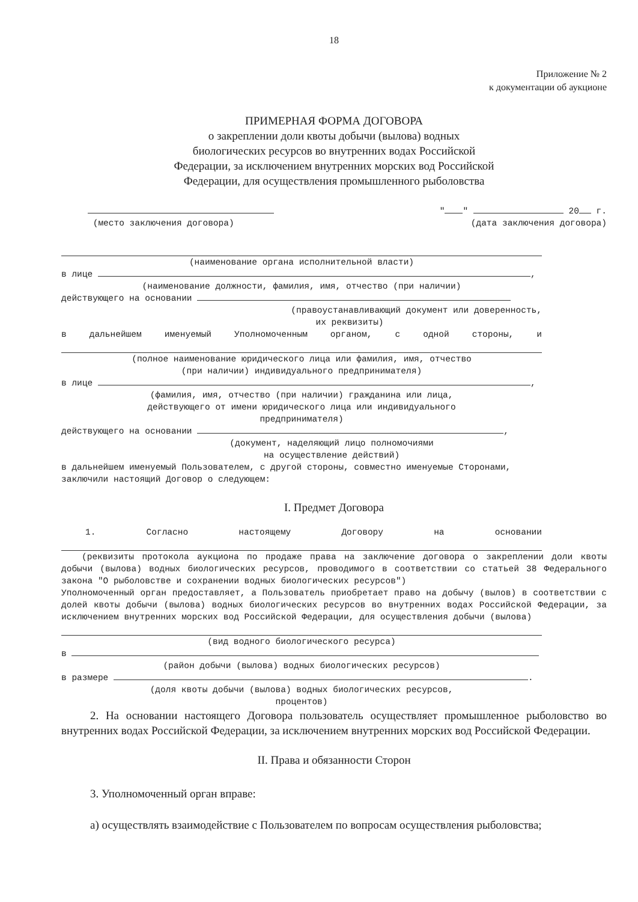18
Приложение № 2
к документации об аукционе
ПРИМЕРНАЯ ФОРМА ДОГОВОРА
о закреплении доли квоты добычи (вылова) водных
биологических ресурсов во внутренних водах Российской
Федерации, за исключением внутренних морских вод Российской
Федерации, для осуществления промышленного рыболовства
(место заключения договора) " " 20 г.
(дата заключения договора)
(наименование органа исполнительной власти)
в лице ,
(наименование должности, фамилия, имя, отчество (при наличии)
действующего на основании
(правоустанавливающий документ или доверенность,
их реквизиты)
в дальнейшем именуемый Уполномоченным органом, с одной стороны, и
(полное наименование юридического лица или фамилия, имя, отчество
(при наличии) индивидуального предпринимателя)
в лице ,
(фамилия, имя, отчество (при наличии) гражданина или лица,
действующего от имени юридического лица или индивидуального
предпринимателя)
действующего на основании ,
(документ, наделяющий лицо полномочиями
на осуществление действий)
в дальнейшем именуемый Пользователем, с другой стороны, совместно именуемые Сторонами, заключили настоящий Договор о следующем:
I. Предмет Договора
1. Согласно настоящему Договору на основании
(реквизиты протокола аукциона по продаже права на заключение договора о закреплении доли квоты добычи (вылова) водных биологических ресурсов, проводимого в соответствии со статьей 38 Федерального закона "О рыболовстве и сохранении водных биологических ресурсов")
Уполномоченный орган предоставляет, а Пользователь приобретает право на добычу (вылов) в соответствии с долей квоты добычи (вылова) водных биологических ресурсов во внутренних водах Российской Федерации, за исключением внутренних морских вод Российской Федерации, для осуществления добычи (вылова)
(вид водного биологического ресурса)
в
(район добычи (вылова) водных биологических ресурсов)
в размере .
(доля квоты добычи (вылова) водных биологических ресурсов,
процентов)
2. На основании настоящего Договора пользователь осуществляет промышленное рыболовство во внутренних водах Российской Федерации, за исключением внутренних морских вод Российской Федерации.
II. Права и обязанности Сторон
3. Уполномоченный орган вправе:
а) осуществлять взаимодействие с Пользователем по вопросам осуществления рыболовства;